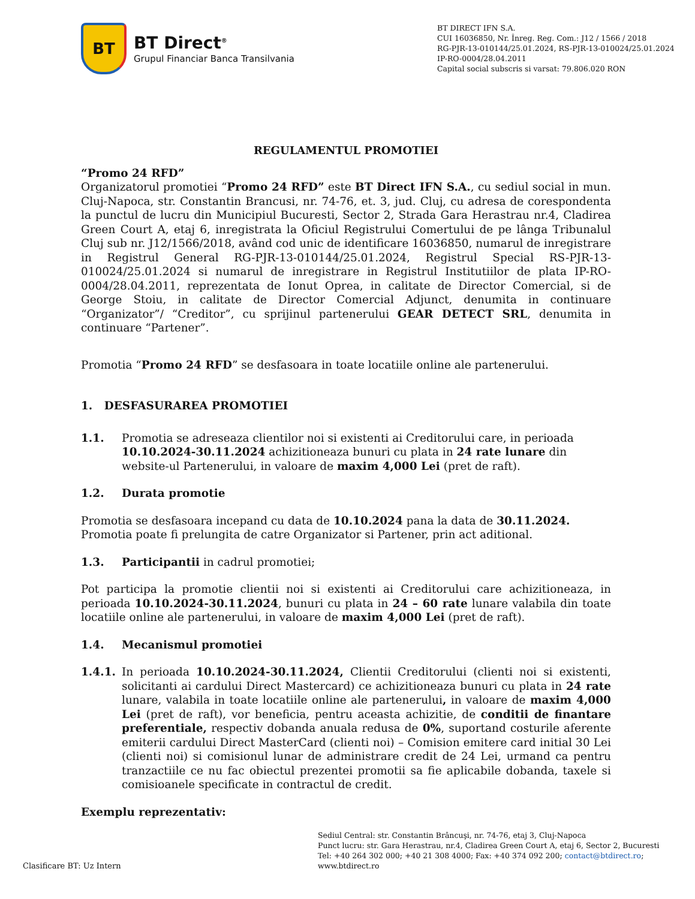BT
BT Direct<sup>®</sup>
Grupul Financiar Banca Transilvania
BT DIRECT IFN S.A.
CUI 16036850, Nr. Înreg. Reg. Com.: J12 / 1566 / 2018
RG-PJR-13-010144/25.01.2024, RS-PJR-13-010024/25.01.2024
IP-RO-0004/28.04.2011
Capital social subscris si varsat: 79.806.020 RON
REGULAMENTUL PROMOTIEI
“Promo 24 RFD”
Organizatorul promotiei “Promo 24 RFD” este BT Direct IFN S.A., cu sediul social in mun. Cluj-Napoca, str. Constantin Brancusi, nr. 74-76, et. 3, jud. Cluj, cu adresa de corespondenta la punctul de lucru din Municipiul Bucuresti, Sector 2, Strada Gara Herastrau nr.4, Cladirea Green Court A, etaj 6, inregistrata la Oficiul Registrului Comertului de pe lânga Tribunalul Cluj sub nr. J12/1566/2018, având cod unic de identificare 16036850, numarul de inregistrare in Registrul General RG-PJR-13-010144/25.01.2024, Registrul Special RS-PJR-13-010024/25.01.2024 si numarul de inregistrare in Registrul Institutiilor de plata IP-RO-0004/28.04.2011, reprezentata de Ionut Oprea, in calitate de Director Comercial, si de George Stoiu, in calitate de Director Comercial Adjunct, denumita in continuare “Organizator”/ “Creditor”, cu sprijinul partenerului GEAR DETECT SRL, denumita in continuare “Partener”.
Promotia “Promo 24 RFD” se desfasoara in toate locatiile online ale partenerului.
1. DESFASURAREA PROMOTIEI
1.1. Promotia se adreseaza clientilor noi si existenti ai Creditorului care, in perioada 10.10.2024-30.11.2024 achizitioneaza bunuri cu plata in 24 rate lunare din website-ul Partenerului, in valoare de maxim 4,000 Lei (pret de raft).
1.2. Durata promotie
Promotia se desfasoara incepand cu data de 10.10.2024 pana la data de 30.11.2024.
Promotia poate fi prelungita de catre Organizator si Partener, prin act aditional.
1.3. Participantii in cadrul promotiei;
Pot participa la promotie clientii noi si existenti ai Creditorului care achizitioneaza, in perioada 10.10.2024-30.11.2024, bunuri cu plata in 24 – 60 rate lunare valabila din toate locatiile online ale partenerului, in valoare de maxim 4,000 Lei (pret de raft).
1.4. Mecanismul promotiei
1.4.1. In perioada 10.10.2024-30.11.2024, Clientii Creditorului (clienti noi si existenti, solicitanti ai cardului Direct Mastercard) ce achizitioneaza bunuri cu plata in 24 rate lunare, valabila in toate locatiile online ale partenerului, in valoare de maxim 4,000 Lei (pret de raft), vor beneficia, pentru aceasta achizitie, de conditii de finantare preferentiale, respectiv dobanda anuala redusa de 0%, suportand costurile aferente emiterii cardului Direct MasterCard (clienti noi) – Comision emitere card initial 30 Lei (clienti noi) si comisionul lunar de administrare credit de 24 Lei, urmand ca pentru tranzactiile ce nu fac obiectul prezentei promotii sa fie aplicabile dobanda, taxele si comisioanele specificate in contractul de credit.
Exemplu reprezentativ:
Sediul Central: str. Constantin Brâncuşi, nr. 74-76, etaj 3, Cluj-Napoca
Punct lucru: str. Gara Herastrau, nr.4, Cladirea Green Court A, etaj 6, Sector 2, Bucuresti
Tel: +40 264 302 000; +40 21 308 4000; Fax: +40 374 092 200; contact@btdirect.ro;
www.btdirect.ro
Clasificare BT: Uz Intern